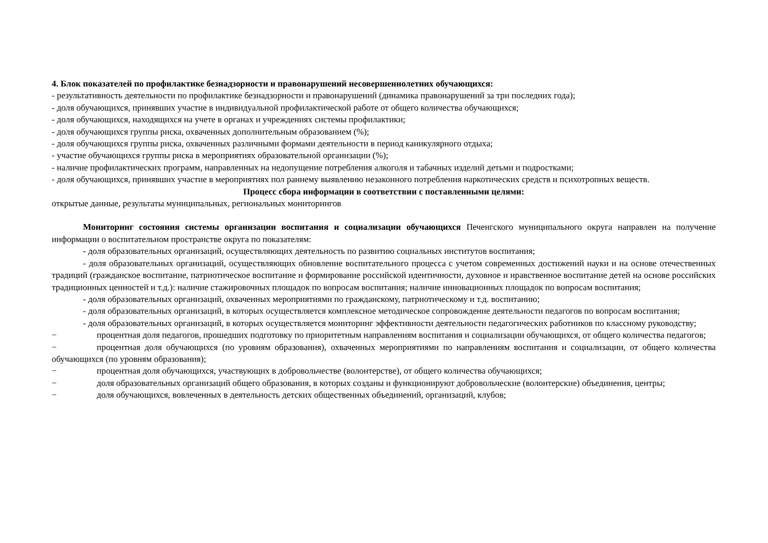4. Блок показателей по профилактике безнадзорности и правонарушений несовершеннолетних обучающихся:
- результативность деятельности по профилактике безнадзорности и правонарушений (динамика правонарушений за три последних года);
- доля обучающихся, принявших участие в индивидуальной профилактической работе от общего количества обучающихся;
- доля обучающихся, находящихся на учете в органах и учреждениях системы профилактики;
- доля обучающихся группы риска, охваченных дополнительным образованием (%);
- доля обучающихся группы риска, охваченных различными формами деятельности в период каникулярного отдыха;
- участие обучающихся группы риска в мероприятиях образовательной организации (%);
- наличие профилактических программ, направленных на недопущение потребления алкоголя и табачных изделий детьми и подростками;
- доля обучающихся, принявших участие в мероприятиях пол раннему выявлению незаконного потребления наркотических средств и психотропных веществ.
Процесс сбора информации в соответствии с поставленными целями:
открытые данные, результаты муниципальных, региональных мониторингов
Мониторинг состояния системы организации воспитания и социализации обучающихся Печенгского муниципального округа направлен на получение информации о воспитательном пространстве округа по показателям:
- доля образовательных организаций, осуществляющих деятельность по развитию социальных институтов воспитания;
- доля образовательных организаций, осуществляющих обновление воспитательного процесса с учетом современных достижений науки и на основе отечественных традиций (гражданское воспитание, патриотическое воспитание и формирование российской идентичности, духовное и нравственное воспитание детей на основе российских традиционных ценностей и т.д.): наличие стажировочных площадок по вопросам воспитания; наличие инновационных площадок по вопросам воспитания;
- доля образовательных организаций, охваченных мероприятиями по гражданскому, патриотическому и т.д. воспитанию;
- доля образовательных организаций, в которых осуществляется комплексное методическое сопровождение деятельности педагогов по вопросам воспитания;
- доля образовательных организаций, в которых осуществляется мониторинг эффективности деятельности педагогических работников по классному руководству;
− процентная доля педагогов, прошедших подготовку по приоритетным направлениям воспитания и социализации обучающихся, от общего количества педагогов;
− процентная доля обучающихся (по уровням образования), охваченных мероприятиями по направлениям воспитания и социализации, от общего количества обучающихся (по уровням образования);
− процентная доля обучающихся, участвующих в добровольчестве (волонтерстве), от общего количества обучающихся;
− доля образовательных организаций общего образования, в которых созданы и функционируют добровольческие (волонтерские) объединения, центры;
− доля обучающихся, вовлеченных в деятельность детских общественных объединений, организаций, клубов;